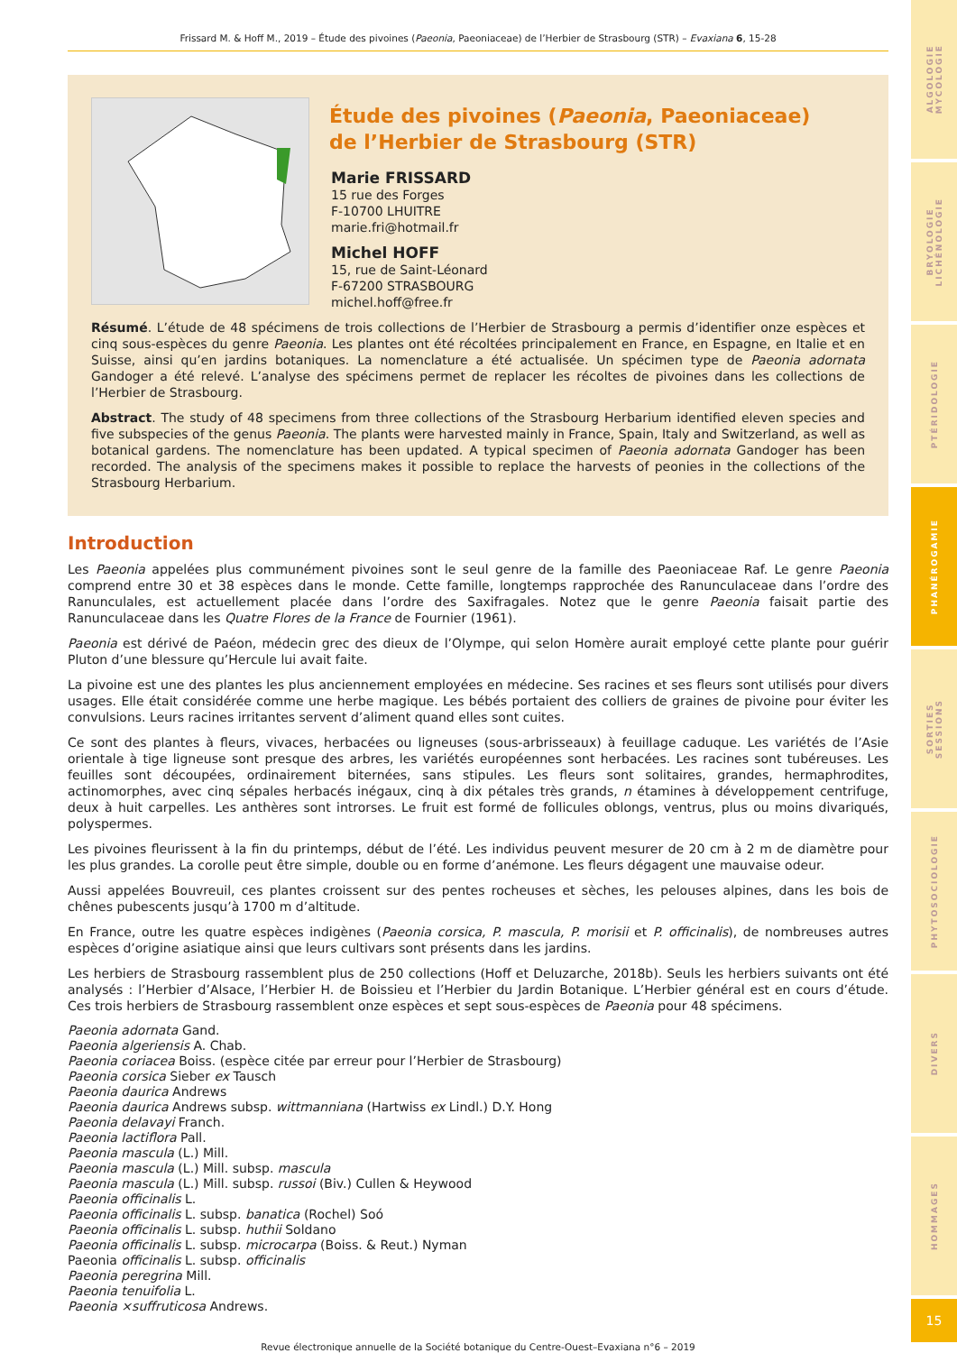Frissard M. & Hoff M., 2019 – Étude des pivoines (Paeonia, Paeoniaceae) de l’Herbier de Strasbourg (STR) – Evaxiana 6, 15-28
Étude des pivoines (Paeonia, Paeoniaceae)
de l’Herbier de Strasbourg (STR)
Marie FRISSARD
15 rue des Forges
F-10700 LHUITRE
marie.fri@hotmail.fr
Michel HOFF
15, rue de Saint-Léonard
F-67200 STRASBOURG
michel.hoff@free.fr
Résumé. L’étude de 48 spécimens de trois collections de l’Herbier de Strasbourg a permis d’identifier onze espèces et cinq sous-espèces du genre Paeonia. Les plantes ont été récoltées principalement en France, en Espagne, en Italie et en Suisse, ainsi qu’en jardins botaniques. La nomenclature a été actualisée. Un spécimen type de Paeonia adornata Gandoger a été relevé. L’analyse des spécimens permet de replacer les récoltes de pivoines dans les collections de l’Herbier de Strasbourg.
Abstract. The study of 48 specimens from three collections of the Strasbourg Herbarium identified eleven species and five subspecies of the genus Paeonia. The plants were harvested mainly in France, Spain, Italy and Switzerland, as well as botanical gardens. The nomenclature has been updated. A typical specimen of Paeonia adornata Gandoger has been recorded. The analysis of the specimens makes it possible to replace the harvests of peonies in the collections of the Strasbourg Herbarium.
Introduction
Les Paeonia appelées plus communément pivoines sont le seul genre de la famille des Paeoniaceae Raf. Le genre Paeonia comprend entre 30 et 38 espèces dans le monde. Cette famille, longtemps rapprochée des Ranunculaceae dans l’ordre des Ranunculales, est actuellement placée dans l’ordre des Saxifragales. Notez que le genre Paeonia faisait partie des Ranunculaceae dans les Quatre Flores de la France de Fournier (1961).
Paeonia est dérivé de Paéon, médecin grec des dieux de l’Olympe, qui selon Homère aurait employé cette plante pour guérir Pluton d’une blessure qu’Hercule lui avait faite.
La pivoine est une des plantes les plus anciennement employées en médecine. Ses racines et ses fleurs sont utilisés pour divers usages. Elle était considérée comme une herbe magique. Les bébés portaient des colliers de graines de pivoine pour éviter les convulsions. Leurs racines irritantes servent d’aliment quand elles sont cuites.
Ce sont des plantes à fleurs, vivaces, herbacées ou ligneuses (sous-arbrisseaux) à feuillage caduque. Les variétés de l’Asie orientale à tige ligneuse sont presque des arbres, les variétés européennes sont herbacées. Les racines sont tubéreuses. Les feuilles sont découpées, ordinairement biternées, sans stipules. Les fleurs sont solitaires, grandes, hermaphrodites, actinomorphes, avec cinq sépales herbacés inégaux, cinq à dix pétales très grands, n étamines à développement centrifuge, deux à huit carpelles. Les anthères sont introrses. Le fruit est formé de follicules oblongs, ventrus, plus ou moins divariqués, polyspermes.
Les pivoines fleurissent à la fin du printemps, début de l’été. Les individus peuvent mesurer de 20 cm à 2 m de diamètre pour les plus grandes. La corolle peut être simple, double ou en forme d’anémone. Les fleurs dégagent une mauvaise odeur.
Aussi appelées Bouvreuil, ces plantes croissent sur des pentes rocheuses et sèches, les pelouses alpines, dans les bois de chênes pubescents jusqu’à 1700 m d’altitude.
En France, outre les quatre espèces indigènes (Paeonia corsica, P. mascula, P. morisii et P. officinalis), de nombreuses autres espèces d’origine asiatique ainsi que leurs cultivars sont présents dans les jardins.
Les herbiers de Strasbourg rassemblent plus de 250 collections (Hoff et Deluzarche, 2018b). Seuls les herbiers suivants ont été analysés : l’Herbier d’Alsace, l’Herbier H. de Boissieu et l’Herbier du Jardin Botanique. L’Herbier général est en cours d’étude. Ces trois herbiers de Strasbourg rassemblent onze espèces et sept sous-espèces de Paeonia pour 48 spécimens.
Paeonia adornata Gand.
Paeonia algeriensis A. Chab.
Paeonia coriacea Boiss. (espèce citée par erreur pour l’Herbier de Strasbourg)
Paeonia corsica Sieber ex Tausch
Paeonia daurica Andrews
Paeonia daurica Andrews subsp. wittmanniana (Hartwiss ex Lindl.) D.Y. Hong
Paeonia delavayi Franch.
Paeonia lactiflora Pall.
Paeonia mascula (L.) Mill.
Paeonia mascula (L.) Mill. subsp. mascula
Paeonia mascula (L.) Mill. subsp. russoi (Biv.) Cullen & Heywood
Paeonia officinalis L.
Paeonia officinalis L. subsp. banatica (Rochel) Soó
Paeonia officinalis L. subsp. huthii Soldano
Paeonia officinalis L. subsp. microcarpa (Boiss. & Reut.) Nyman
Paeonia officinalis L. subsp. officinalis
Paeonia peregrina Mill.
Paeonia tenuifolia L.
Paeonia ×suffruticosa Andrews.
Revue électronique annuelle de la Société botanique du Centre-Ouest–Evaxiana n°6 – 2019
ALGOLOGIE
MYCOLOGIE
BRYOLOGIE
LICHÉNOLOGIE
PTÉRIDOLOGIE
PHANÉROGAMIE
SORTIES
SESSIONS
PHYTOSOCIOLOGIE
DIVERS
HOMMAGES
15